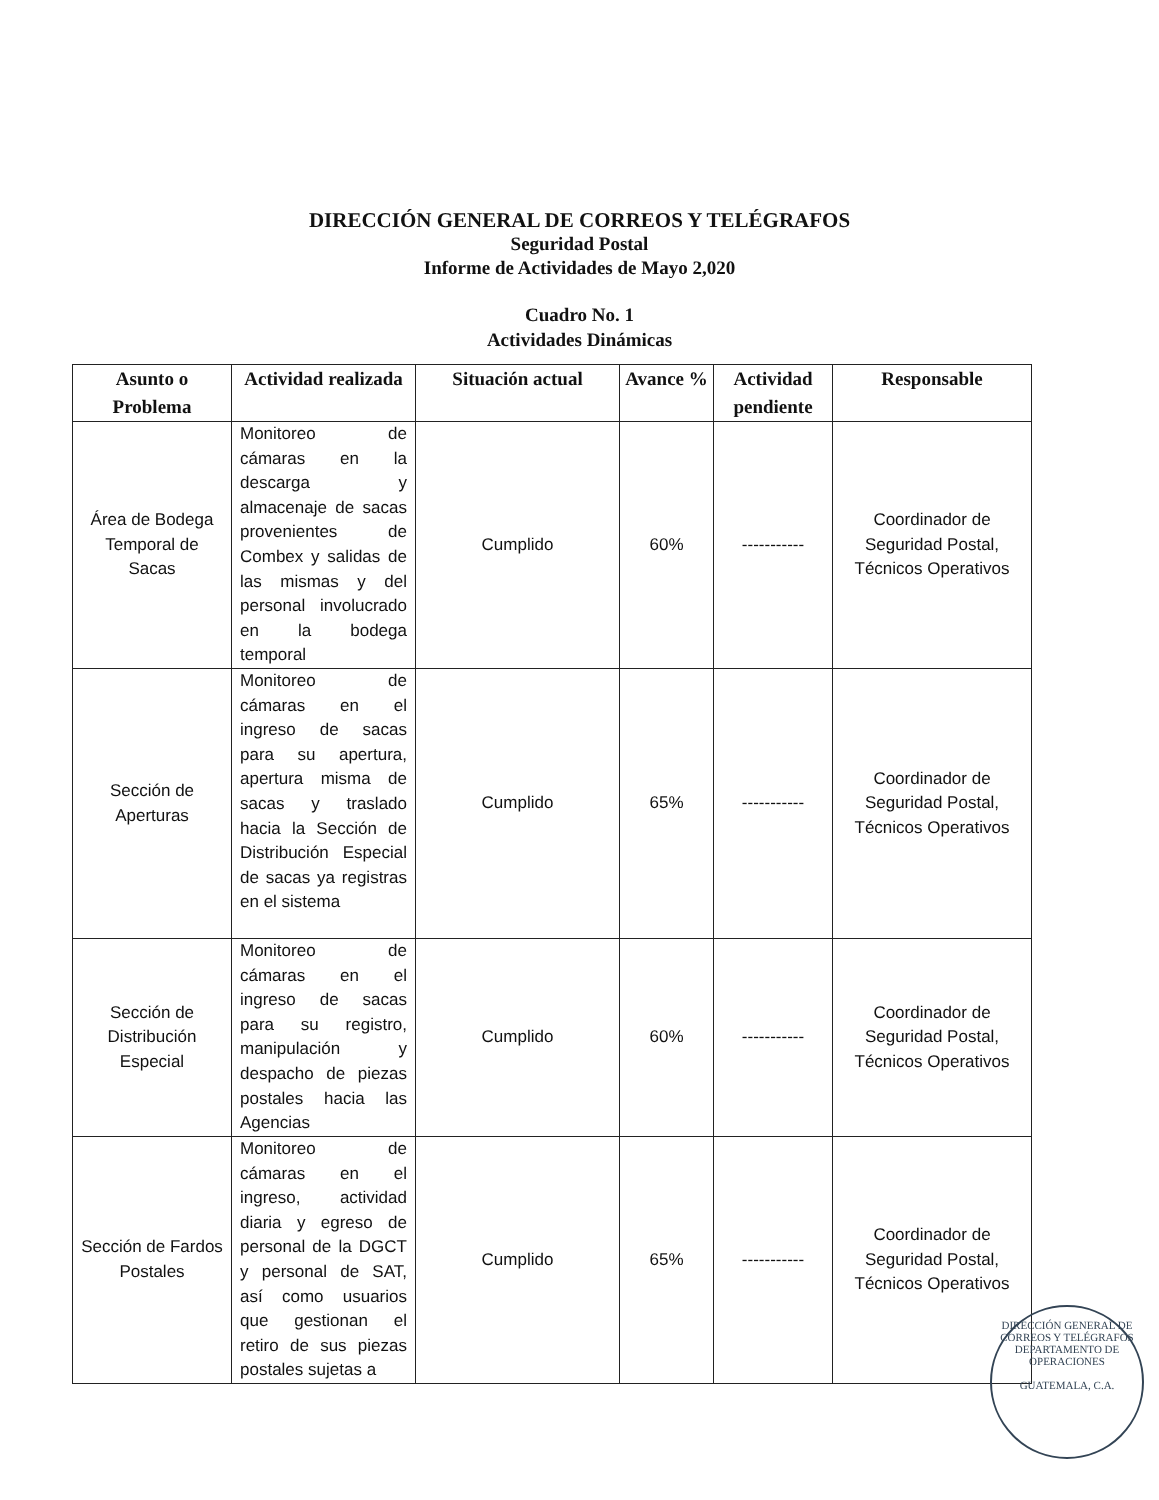DIRECCIÓN GENERAL DE CORREOS Y TELÉGRAFOS
Seguridad Postal
Informe de Actividades de Mayo 2,020
Cuadro No. 1
Actividades Dinámicas
| Asunto o Problema | Actividad realizada | Situación actual | Avance % | Actividad pendiente | Responsable |
| --- | --- | --- | --- | --- | --- |
| Área de Bodega Temporal de Sacas | Monitoreo de cámaras en la descarga y almacenaje de sacas provenientes de Combex y salidas de las mismas y del personal involucrado en la bodega temporal | Cumplido | 60% | ----------- | Coordinador de Seguridad Postal, Técnicos Operativos |
| Sección de Aperturas | Monitoreo de cámaras en el ingreso de sacas para su apertura, apertura misma de sacas y traslado hacia la Sección de Distribución Especial de sacas ya registras en el sistema | Cumplido | 65% | ----------- | Coordinador de Seguridad Postal, Técnicos Operativos |
| Sección de Distribución Especial | Monitoreo de cámaras en el ingreso de sacas para su registro, manipulación y despacho de piezas postales hacia las Agencias | Cumplido | 60% | ----------- | Coordinador de Seguridad Postal, Técnicos Operativos |
| Sección de Fardos Postales | Monitoreo de cámaras en el ingreso, actividad diaria y egreso de personal de la DGCT y personal de SAT, así como usuarios que gestionan el retiro de sus piezas postales sujetas a | Cumplido | 65% | ----------- | Coordinador de Seguridad Postal, Técnicos Operativos |
DIRECCIÓN GENERAL DE CORREOS Y TELÉGRAFOS
DEPARTAMENTO DE OPERACIONES
GUATEMALA, C.A.